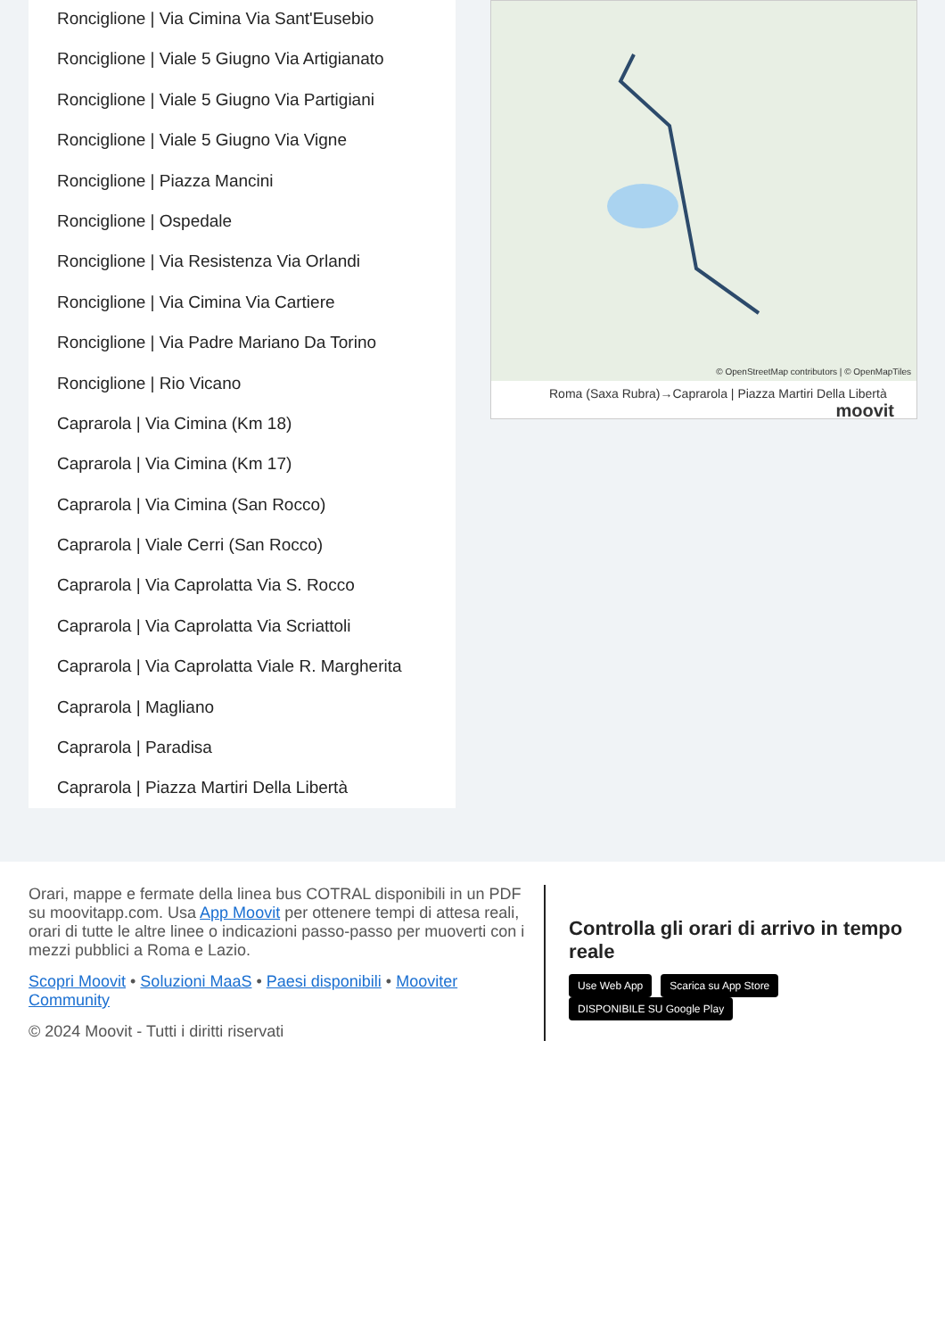Ronciglione | Via Cimina Via Sant'Eusebio
Ronciglione | Viale 5 Giugno Via Artigianato
Ronciglione | Viale 5 Giugno Via Partigiani
Ronciglione | Viale 5 Giugno Via Vigne
Ronciglione | Piazza Mancini
Ronciglione | Ospedale
Ronciglione | Via Resistenza Via Orlandi
Ronciglione | Via Cimina Via Cartiere
Ronciglione | Via Padre Mariano Da Torino
Ronciglione | Rio Vicano
Caprarola | Via Cimina (Km 18)
Caprarola | Via Cimina (Km 17)
Caprarola | Via Cimina (San Rocco)
Caprarola | Viale Cerri (San Rocco)
Caprarola | Via Caprolatta Via S. Rocco
Caprarola | Via Caprolatta Via Scriattoli
Caprarola | Via Caprolatta Viale R. Margherita
Caprarola | Magliano
Caprarola | Paradisa
Caprarola | Piazza Martiri Della Libertà
© OpenStreetMap contributors | © OpenMapTiles
Roma (Saxa Rubra)→Caprarola | Piazza Martiri Della Libertà moovit
Orari, mappe e fermate della linea bus COTRAL disponibili in un PDF su moovitapp.com. Usa App Moovit per ottenere tempi di attesa reali, orari di tutte le altre linee o indicazioni passo-passo per muoverti con i mezzi pubblici a Roma e Lazio.
Scopri Moovit • Soluzioni MaaS • Paesi disponibili • Mooviter Community
© 2024 Moovit - Tutti i diritti riservati
Controlla gli orari di arrivo in tempo reale
Use Web App Scarica su App Store DISPONIBILE SU Google Play